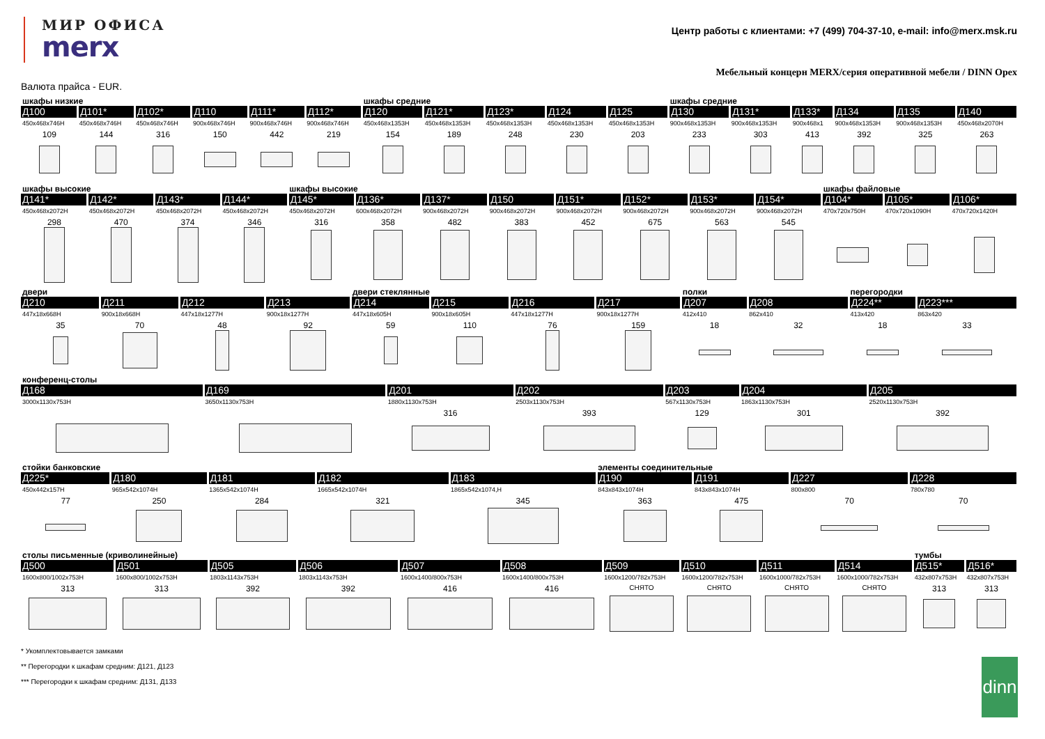МИР ОФИСА
merx
Центр работы с клиентами: +7 (499) 704-37-10, e-mail: info@merx.msk.ru
Мебельный концерн MERX/серия оперативной мебели / DINN Opex
Валюта прайса - EUR.
| шкафы низкие | | | | | | шкафы средние | | | | | шкафы средние | | | | | |
| Д100 | Д101* | Д102* | Д110 | Д111* | Д112* | Д120 | Д121* | Д123* | Д124 | Д125 | Д130 | Д131* | Д133* | Д134 | Д135 | Д140 |
| 450x468x746H | 450x468x746H | 450x468x746H | 900x468x746H | 900x468x746H | 900x468x746H | 450x468x1353H | 450x468x1353H | 450x468x1353H | 450x468x1353H | 450x468x1353H | 900x468x1353H | 900x468x1353H | 900x468x1 | 900x468x1353H | 900x468x1353H | 450x468x2070H |
| 109 | 144 | 316 | 150 | 442 | 219 | 154 | 189 | 248 | 230 | 203 | 233 | 303 | 413 | 392 | 325 | 263 |
| шкафы высокие | | | | шкафы высокие | | | | | | | | шкафы файловые | | |
| Д141* | Д142* | Д143* | Д144* | Д145* | Д136* | Д137* | Д150 | Д151* | Д152* | Д153* | Д154* | Д104* | Д105* | Д106* |
| 450x468x2072H | 450x468x2072H | 450x468x2072H | 450x468x2072H | 450x468x2072H | 600x468x2072H | 900x468x2072H | 900x468x2072H | 900x468x2072H | 900x468x2072H | 900x468x2072H | 900x468x2072H | 470x720x750H | 470x720x1090H | 470x720x1420H |
| 298 | 470 | 374 | 346 | 316 | 358 | 482 | 383 | 452 | 675 | 563 | 545 | | | |
| двери | | | | двери стеклянные | | | | полки | | перегородки | |
| Д210 | Д211 | Д212 | Д213 | Д214 | Д215 | Д216 | Д217 | Д207 | Д208 | Д224** | Д223*** |
| 447x18x668H | 900x18x668H | 447x18x1277H | 900x18x1277H | 447x18x605H | 900x18x605H | 447x18x1277H | 900x18x1277H | 412x410 | 862x410 | 413x420 | 863x420 |
| 35 | 70 | 48 | 92 | 59 | 110 | 76 | 159 | 18 | 32 | 18 | 33 |
| конференц-столы | | | | | | |
| Д168 | Д169 | Д201 | Д202 | Д203 | Д204 | Д205 |
| 3000x1130x753H | 3650x1130x753H | 1880x1130x753H | 2503x1130x753H | 567x1130x753H | 1863x1130x753H | 2520x1130x753H |
| | | 316 | 393 | 129 | 301 | 392 |
| стойки банковские | | | | | элементы соединительные | | | |
| Д225* | Д180 | Д181 | Д182 | Д183 | Д190 | Д191 | Д227 | Д228 |
| 450x442x157H | 965x542x1074H | 1365x542x1074H | 1665x542x1074H | 1865x542x1074,H | 843x843x1074H | 843x843x1074H | 800x800 | 780x780 |
| 77 | 250 | 284 | 321 | 345 | 363 | 475 | 70 | 70 |
| столы письменные (криволинейные) | | | | | | | | | | тумбы | |
| Д500 | Д501 | Д505 | Д506 | Д507 | Д508 | Д509 | Д510 | Д511 | Д514 | Д515* | Д516* |
| 1600x800/1002x753H | 1600x800/1002x753H | 1803x1143x753H | 1803x1143x753H | 1600x1400/800x753H | 1600x1400/800x753H | 1600x1200/782x753H | 1600x1200/782x753H | 1600x1000/782x753H | 1600x1000/782x753H | 432x807x753H | 432x807x753H |
| 313 | 313 | 392 | 392 | 416 | 416 | СНЯТО | СНЯТО | СНЯТО | СНЯТО | 313 | 313 |
* Укомплектовывается замками
** Перегородки к шкафам средним: Д121, Д123
*** Перегородки к шкафам средним: Д131, Д133
dinn